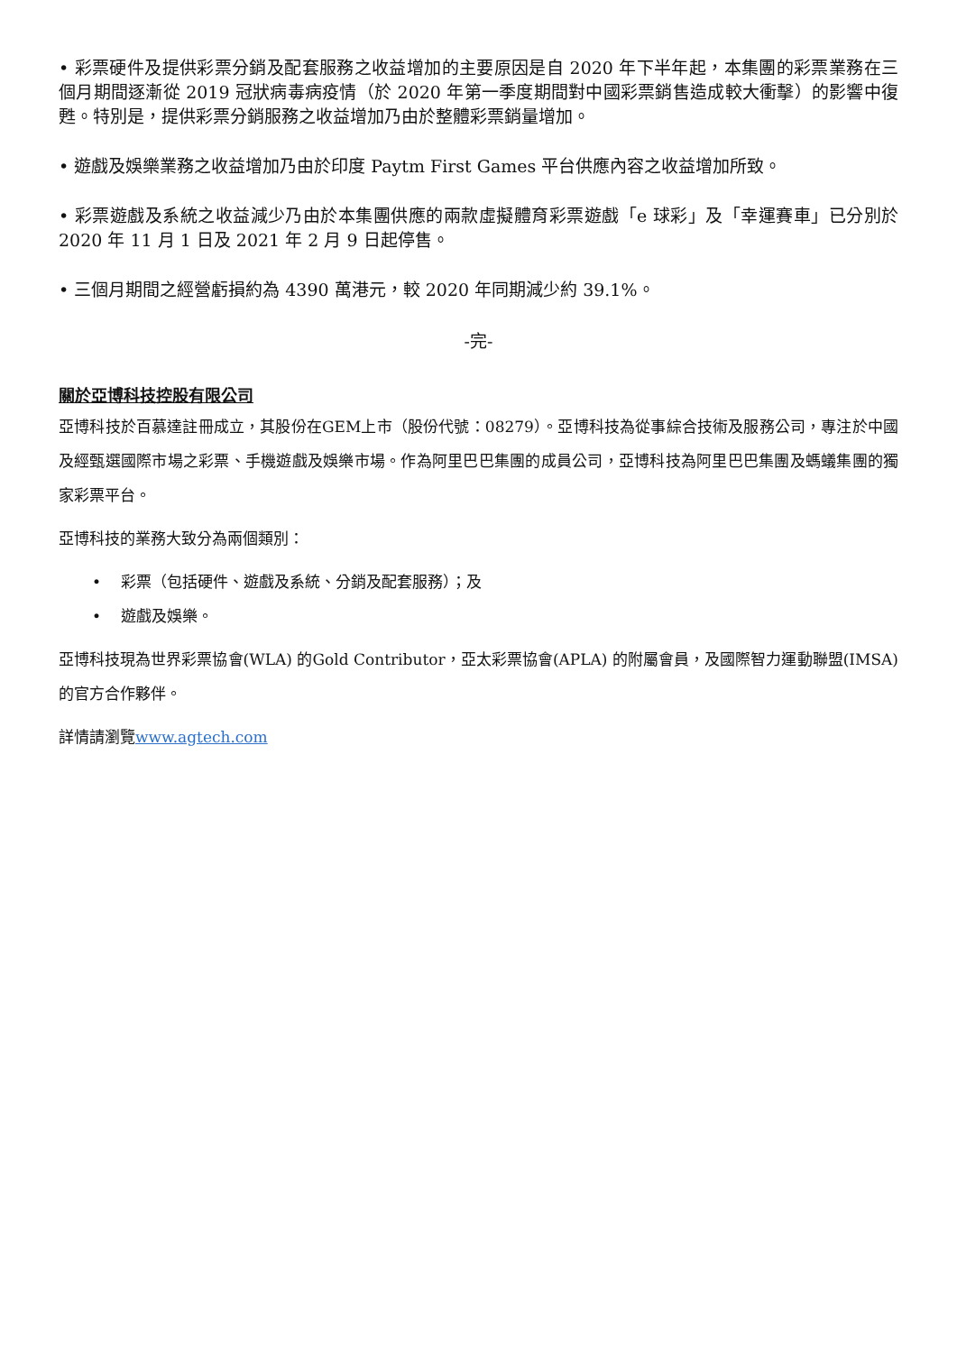• 彩票硬件及提供彩票分銷及配套服務之收益增加的主要原因是自 2020 年下半年起，本集團的彩票業務在三個月期間逐漸從 2019 冠狀病毒病疫情（於 2020 年第一季度期間對中國彩票銷售造成較大衝擊）的影響中復甦。特別是，提供彩票分銷服務之收益增加乃由於整體彩票銷量增加。
• 遊戲及娛樂業務之收益增加乃由於印度 Paytm First Games 平台供應內容之收益增加所致。
• 彩票遊戲及系統之收益減少乃由於本集團供應的兩款虛擬體育彩票遊戲「e 球彩」及「幸運賽車」已分別於 2020 年 11 月 1 日及 2021 年 2 月 9 日起停售。
• 三個月期間之經營虧損約為 4390 萬港元，較 2020 年同期減少約 39.1%。
-完-
關於亞博科技控股有限公司
亞博科技於百慕達註冊成立，其股份在GEM上市（股份代號：08279）。亞博科技為從事綜合技術及服務公司，專注於中國及經甄選國際市場之彩票、手機遊戲及娛樂市場。作為阿里巴巴集團的成員公司，亞博科技為阿里巴巴集團及螞蟻集團的獨家彩票平台。
亞博科技的業務大致分為兩個類別：
• 彩票（包括硬件、遊戲及系統、分銷及配套服務）；及
• 遊戲及娛樂。
亞博科技現為世界彩票協會(WLA) 的Gold Contributor，亞太彩票協會(APLA) 的附屬會員，及國際智力運動聯盟(IMSA)的官方合作夥伴。
詳情請瀏覽www.agtech.com